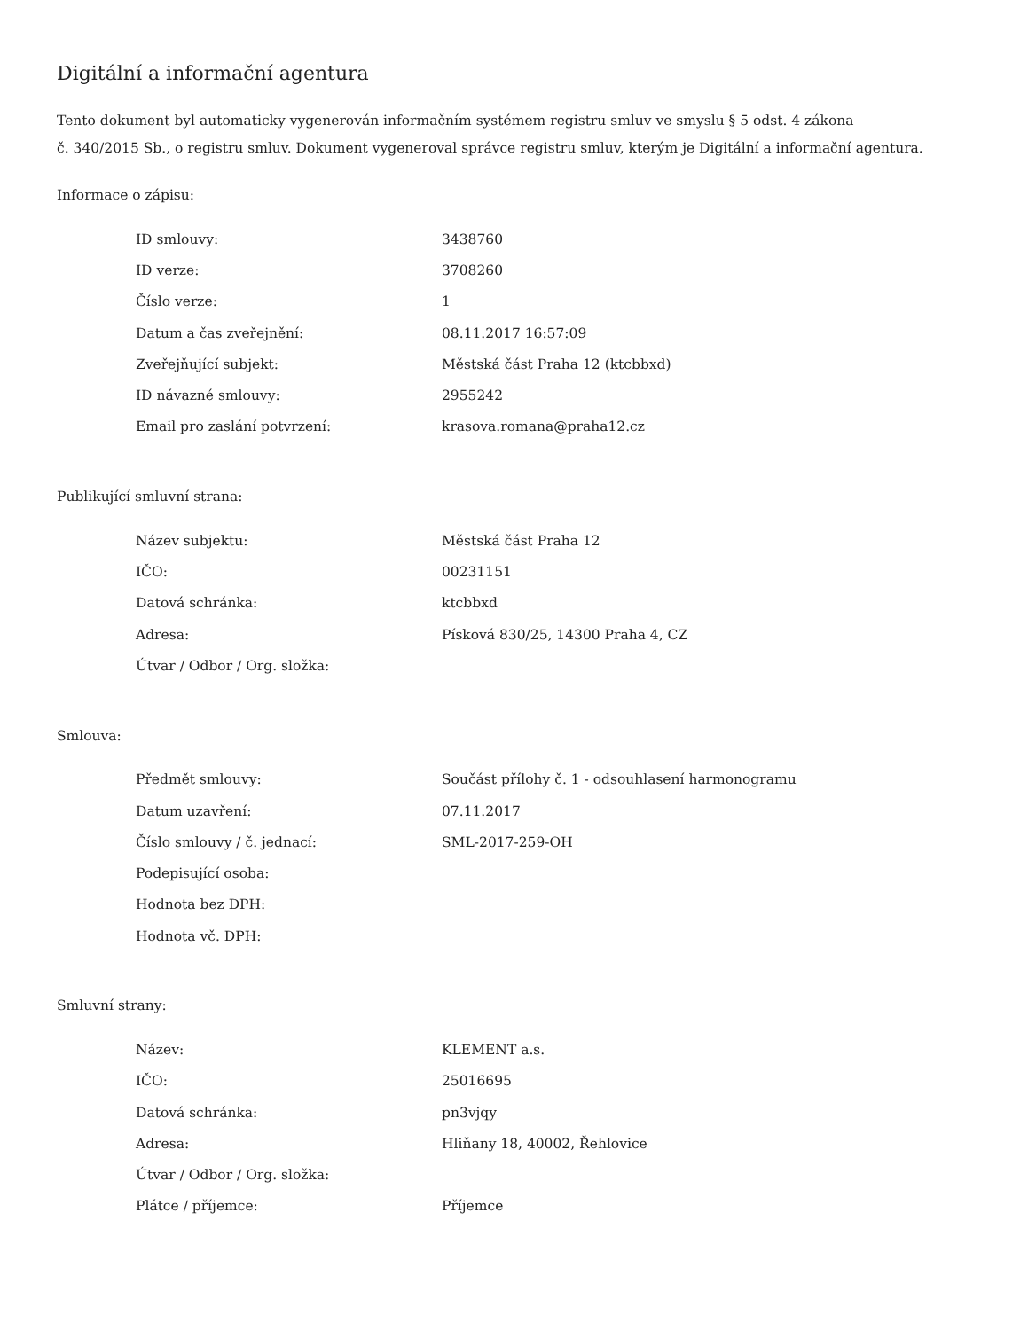Digitální a informační agentura
Tento dokument byl automaticky vygenerován informačním systémem registru smluv ve smyslu § 5 odst. 4 zákona
č. 340/2015 Sb., o registru smluv. Dokument vygeneroval správce registru smluv, kterým je Digitální a informační agentura.
Informace o zápisu:
| ID smlouvy: | 3438760 |
| ID verze: | 3708260 |
| Číslo verze: | 1 |
| Datum a čas zveřejnění: | 08.11.2017 16:57:09 |
| Zveřejňující subjekt: | Městská část Praha 12 (ktcbbxd) |
| ID návazné smlouvy: | 2955242 |
| Email pro zaslání potvrzení: | krasova.romana@praha12.cz |
Publikující smluvní strana:
| Název subjektu: | Městská část Praha 12 |
| IČO: | 00231151 |
| Datová schránka: | ktcbbxd |
| Adresa: | Písková 830/25, 14300 Praha 4, CZ |
| Útvar / Odbor / Org. složka: | |
Smlouva:
| Předmět smlouvy: | Součást přílohy č. 1 - odsouhlasení harmonogramu |
| Datum uzavření: | 07.11.2017 |
| Číslo smlouvy / č. jednací: | SML-2017-259-OH |
| Podepisující osoba: | |
| Hodnota bez DPH: | |
| Hodnota vč. DPH: | |
Smluvní strany:
| Název: | KLEMENT a.s. |
| IČO: | 25016695 |
| Datová schránka: | pn3vjqy |
| Adresa: | Hliňany 18, 40002, Řehlovice |
| Útvar / Odbor / Org. složka: | |
| Plátce / příjemce: | Příjemce |